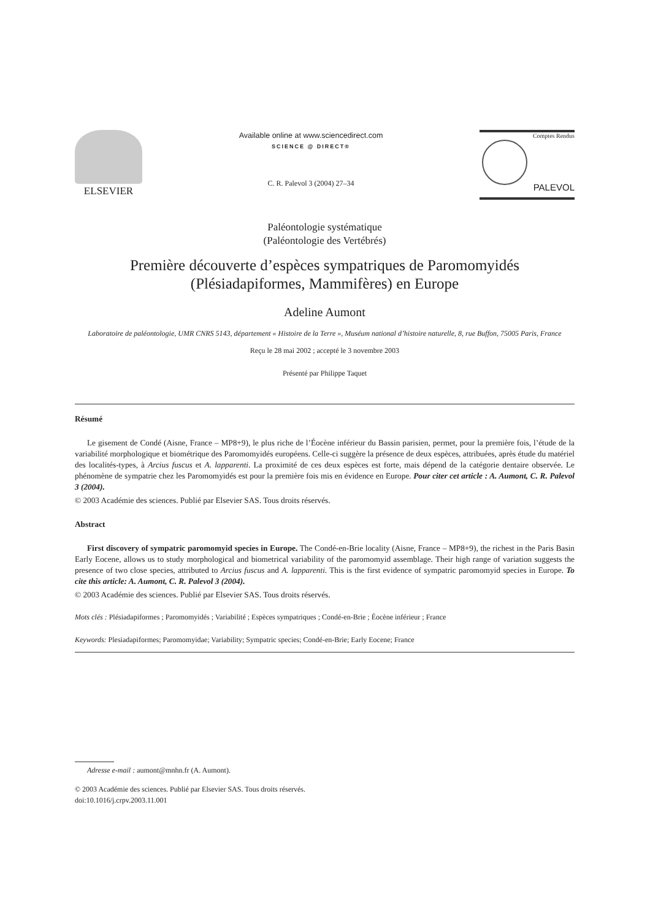ELSEVIER
Available online at www.sciencedirect.com
SCIENCE @ DIRECT®
C. R. Palevol 3 (2004) 27–34
Comptes Rendus
PALEVOL
Paléontologie systématique
(Paléontologie des Vertébrés)
Première découverte d’espèces sympatriques de Paromomyidés
(Plésiadapiformes, Mammifères) en Europe
Adeline Aumont
Laboratoire de paléontologie, UMR CNRS 5143, département « Histoire de la Terre », Muséum national d’histoire naturelle, 8, rue Buffon, 75005 Paris, France
Reçu le 28 mai 2002 ; accepté le 3 novembre 2003
Présenté par Philippe Taquet
Résumé
Le gisement de Condé (Aisne, France – MP8+9), le plus riche de l’Éocène inférieur du Bassin parisien, permet, pour la première fois, l’étude de la variabilité morphologique et biométrique des Paromomyidés européens. Celle-ci suggère la présence de deux espèces, attribuées, après étude du matériel des localités-types, à Arcius fuscus et A. lapparenti. La proximité de ces deux espèces est forte, mais dépend de la catégorie dentaire observée. Le phénomène de sympatrie chez les Paromomyidés est pour la première fois mis en évidence en Europe. Pour citer cet article : A. Aumont, C. R. Palevol 3 (2004).
© 2003 Académie des sciences. Publié par Elsevier SAS. Tous droits réservés.
Abstract
First discovery of sympatric paromomyid species in Europe. The Condé-en-Brie locality (Aisne, France – MP8+9), the richest in the Paris Basin Early Eocene, allows us to study morphological and biometrical variability of the paromomyid assemblage. Their high range of variation suggests the presence of two close species, attributed to Arcius fuscus and A. lapparenti. This is the first evidence of sympatric paromomyid species in Europe. To cite this article: A. Aumont, C. R. Palevol 3 (2004).
© 2003 Académie des sciences. Publié par Elsevier SAS. Tous droits réservés.
Mots clés : Plésiadapiformes ; Paromomyidés ; Variabilité ; Espèces sympatriques ; Condé-en-Brie ; Éocène inférieur ; France
Keywords: Plesiadapiformes; Paromomyidae; Variability; Sympatric species; Condé-en-Brie; Early Eocene; France
Adresse e-mail : aumont@mnhn.fr (A. Aumont).
© 2003 Académie des sciences. Publié par Elsevier SAS. Tous droits réservés.
doi:10.1016/j.crpv.2003.11.001